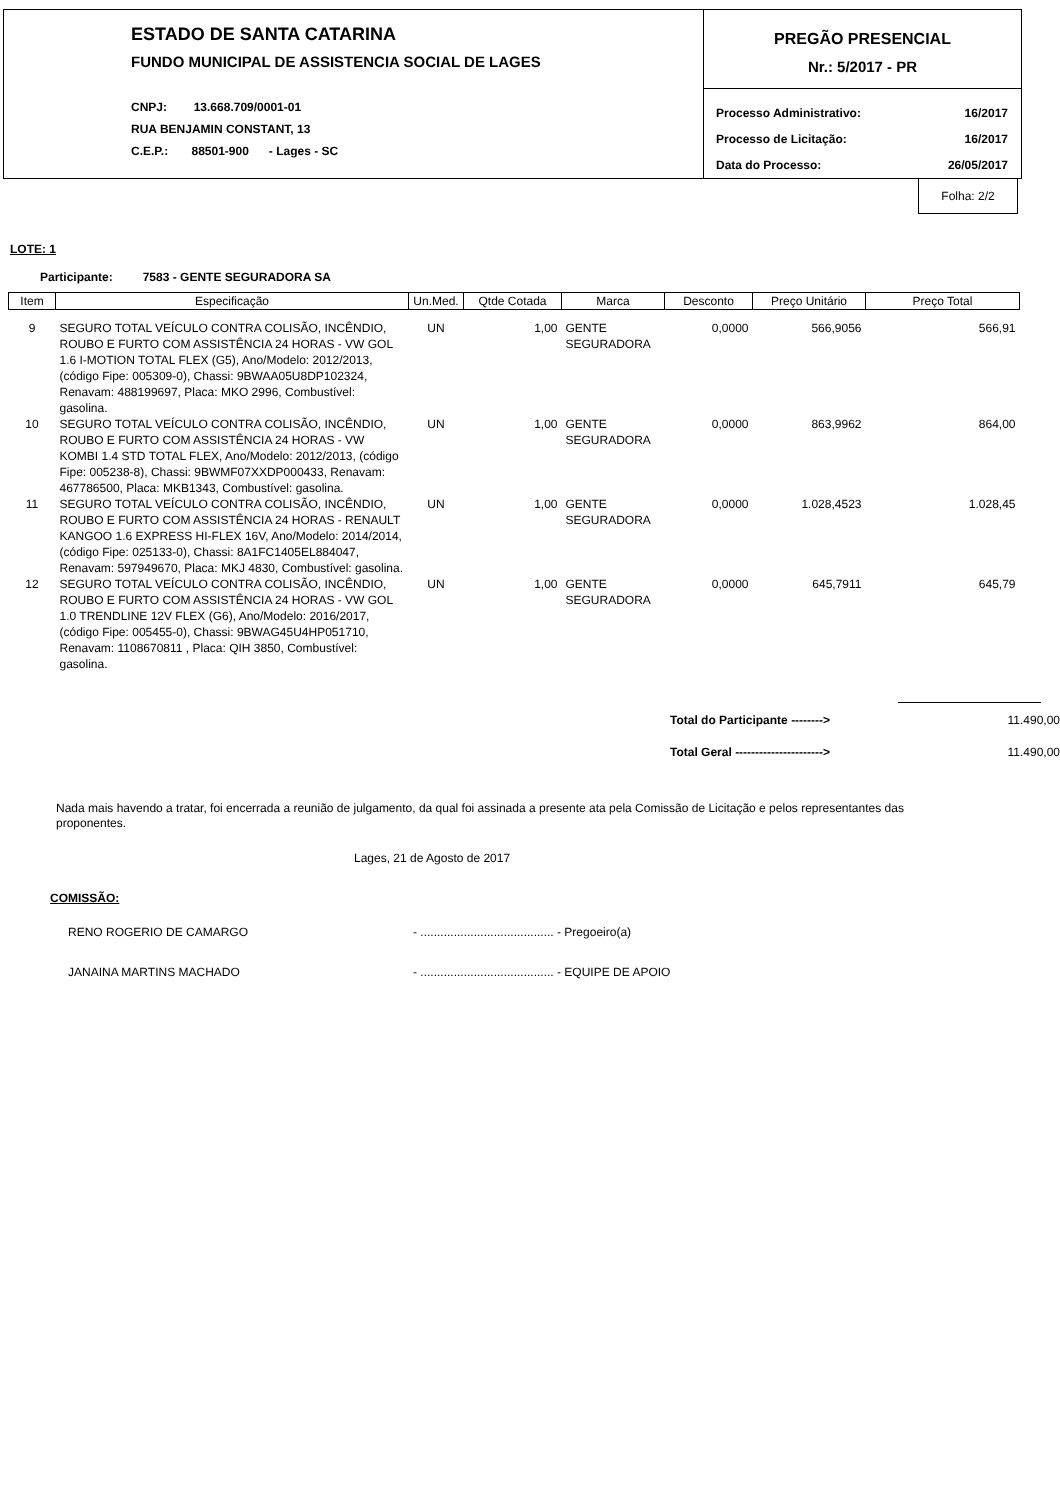ESTADO DE SANTA CATARINA
FUNDO MUNICIPAL DE ASSISTENCIA SOCIAL DE LAGES
CNPJ: 13.668.709/0001-01
RUA BENJAMIN CONSTANT, 13
C.E.P.: 88501-900 - Lages - SC
PREGÃO PRESENCIAL
Nr.: 5/2017 - PR
| Processo Administrativo: | 16/2017 |
| Processo de Licitação: | 16/2017 |
| Data do Processo: | 26/05/2017 |
Folha: 2/2
LOTE: 1
Participante: 7583 - GENTE SEGURADORA SA
| Item | Especificação | Un.Med. | Qtde Cotada | Marca | Desconto | Preço Unitário | Preço Total |
| --- | --- | --- | --- | --- | --- | --- | --- |
| 9 | SEGURO TOTAL VEÍCULO CONTRA COLISÃO, INCÊNDIO, ROUBO E FURTO COM ASSISTÊNCIA 24 HORAS - VW GOL 1.6 I-MOTION TOTAL FLEX (G5), Ano/Modelo: 2012/2013, (código Fipe: 005309-0), Chassi: 9BWAA05U8DP102324, Renavam: 488199697, Placa: MKO 2996, Combustível: gasolina. | UN | 1,00 | GENTE SEGURADORA | 0,0000 | 566,9056 | 566,91 |
| 10 | SEGURO TOTAL VEÍCULO CONTRA COLISÃO, INCÊNDIO, ROUBO E FURTO COM ASSISTÊNCIA 24 HORAS - VW KOMBI 1.4 STD TOTAL FLEX, Ano/Modelo: 2012/2013, (código Fipe: 005238-8), Chassi: 9BWMF07XXDP000433, Renavam: 467786500, Placa: MKB1343, Combustível: gasolina. | UN | 1,00 | GENTE SEGURADORA | 0,0000 | 863,9962 | 864,00 |
| 11 | SEGURO TOTAL VEÍCULO CONTRA COLISÃO, INCÊNDIO, ROUBO E FURTO COM ASSISTÊNCIA 24 HORAS - RENAULT KANGOO 1.6 EXPRESS HI-FLEX 16V, Ano/Modelo: 2014/2014, (código Fipe: 025133-0), Chassi: 8A1FC1405EL884047, Renavam: 597949670, Placa: MKJ 4830, Combustível: gasolina. | UN | 1,00 | GENTE SEGURADORA | 0,0000 | 1.028,4523 | 1.028,45 |
| 12 | SEGURO TOTAL VEÍCULO CONTRA COLISÃO, INCÊNDIO, ROUBO E FURTO COM ASSISTÊNCIA 24 HORAS - VW GOL 1.0 TRENDLINE 12V FLEX (G6), Ano/Modelo: 2016/2017, (código Fipe: 005455-0), Chassi: 9BWAG45U4HP051710, Renavam: 1108670811 , Placa: QIH 3850, Combustível: gasolina. | UN | 1,00 | GENTE SEGURADORA | 0,0000 | 645,7911 | 645,79 |
| Total do Participante --------> | | 11.490,00 |
| Total Geral ----------------------> | | 11.490,00 |
Nada mais havendo a tratar, foi encerrada a reunião de julgamento, da qual foi assinada a presente ata pela Comissão de Licitação e pelos representantes das proponentes.
Lages, 21 de Agosto de 2017
COMISSÃO:
RENO ROGERIO DE CAMARGO - ........................................ - Pregoeiro(a)
JANAINA MARTINS MACHADO - ........................................ - EQUIPE DE APOIO